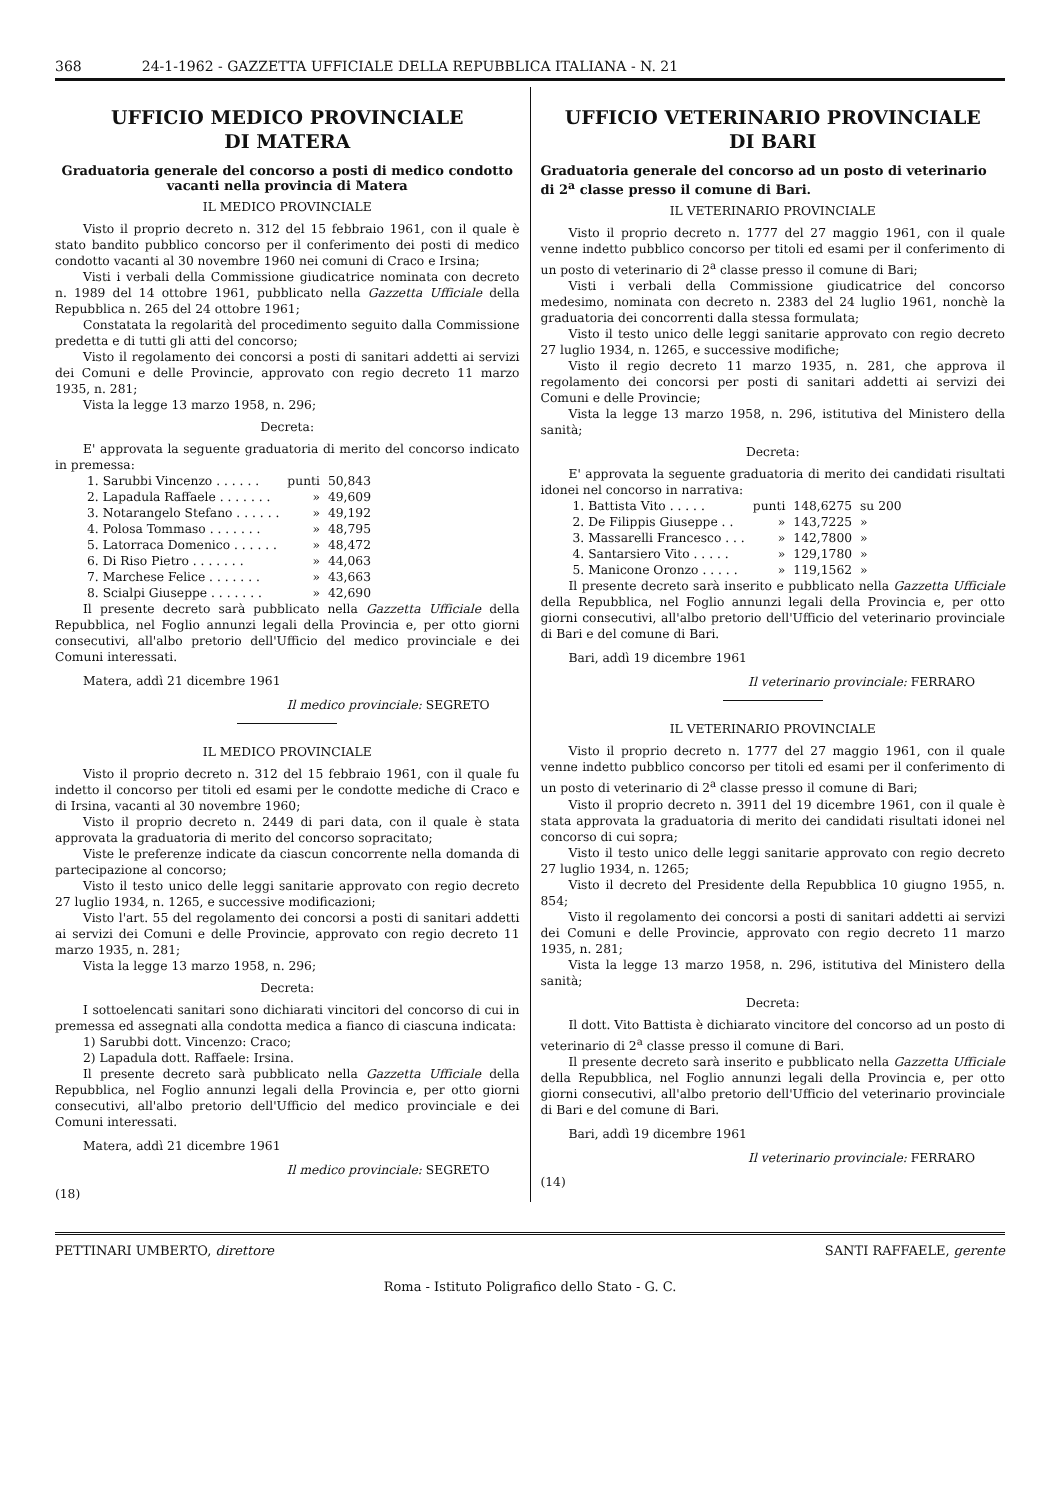368 24-1-1962 - GAZZETTA UFFICIALE DELLA REPUBBLICA ITALIANA - N. 21
UFFICIO MEDICO PROVINCIALE
DI MATERA
Graduatoria generale del concorso a posti di medico condotto vacanti nella provincia di Matera
IL MEDICO PROVINCIALE
Visto il proprio decreto n. 312 del 15 febbraio 1961, con il quale è stato bandito pubblico concorso per il conferimento dei posti di medico condotto vacanti al 30 novembre 1960 nei comuni di Craco e Irsina;
Visti i verbali della Commissione giudicatrice nominata con decreto n. 1989 del 14 ottobre 1961, pubblicato nella Gazzetta Ufficiale della Repubblica n. 265 del 24 ottobre 1961;
Constatata la regolarità del procedimento seguito dalla Commissione predetta e di tutti gli atti del concorso;
Visto il regolamento dei concorsi a posti di sanitari addetti ai servizi dei Comuni e delle Provincie, approvato con regio decreto 11 marzo 1935, n. 281;
Vista la legge 13 marzo 1958, n. 296;
Decreta:
E' approvata la seguente graduatoria di merito del concorso indicato in premessa:
| 1. Sarubbi Vincenzo . . . . . . | punti | 50,843 |
| 2. Lapadula Raffaele . . . . . . . | » | 49,609 |
| 3. Notarangelo Stefano . . . . . . | » | 49,192 |
| 4. Polosa Tommaso . . . . . . . | » | 48,795 |
| 5. Latorraca Domenico . . . . . . | » | 48,472 |
| 6. Di Riso Pietro . . . . . . . | » | 44,063 |
| 7. Marchese Felice . . . . . . . | » | 43,663 |
| 8. Scialpi Giuseppe . . . . . . . | » | 42,690 |
Il presente decreto sarà pubblicato nella Gazzetta Ufficiale della Repubblica, nel Foglio annunzi legali della Provincia e, per otto giorni consecutivi, all'albo pretorio dell'Ufficio del medico provinciale e dei Comuni interessati.
Matera, addì 21 dicembre 1961
Il medico provinciale: SEGRETO
IL MEDICO PROVINCIALE
Visto il proprio decreto n. 312 del 15 febbraio 1961, con il quale fu indetto il concorso per titoli ed esami per le condotte mediche di Craco e di Irsina, vacanti al 30 novembre 1960;
Visto il proprio decreto n. 2449 di pari data, con il quale è stata approvata la graduatoria di merito del concorso sopracitato;
Viste le preferenze indicate da ciascun concorrente nella domanda di partecipazione al concorso;
Visto il testo unico delle leggi sanitarie approvato con regio decreto 27 luglio 1934, n. 1265, e successive modificazioni;
Visto l'art. 55 del regolamento dei concorsi a posti di sanitari addetti ai servizi dei Comuni e delle Provincie, approvato con regio decreto 11 marzo 1935, n. 281;
Vista la legge 13 marzo 1958, n. 296;
Decreta:
I sottoelencati sanitari sono dichiarati vincitori del concorso di cui in premessa ed assegnati alla condotta medica a fianco di ciascuna indicata:
1) Sarubbi dott. Vincenzo: Craco;
2) Lapadula dott. Raffaele: Irsina.
Il presente decreto sarà pubblicato nella Gazzetta Ufficiale della Repubblica, nel Foglio annunzi legali della Provincia e, per otto giorni consecutivi, all'albo pretorio dell'Ufficio del medico provinciale e dei Comuni interessati.
Matera, addì 21 dicembre 1961
Il medico provinciale: SEGRETO
(18)
UFFICIO VETERINARIO PROVINCIALE
DI BARI
Graduatoria generale del concorso ad un posto di veterinario di 2<sup>a</sup> classe presso il comune di Bari.
IL VETERINARIO PROVINCIALE
Visto il proprio decreto n. 1777 del 27 maggio 1961, con il quale venne indetto pubblico concorso per titoli ed esami per il conferimento di un posto di veterinario di 2<sup>a</sup> classe presso il comune di Bari;
Visti i verbali della Commissione giudicatrice del concorso medesimo, nominata con decreto n. 2383 del 24 luglio 1961, nonchè la graduatoria dei concorrenti dalla stessa formulata;
Visto il testo unico delle leggi sanitarie approvato con regio decreto 27 luglio 1934, n. 1265, e successive modifiche;
Visto il regio decreto 11 marzo 1935, n. 281, che approva il regolamento dei concorsi per posti di sanitari addetti ai servizi dei Comuni e delle Provincie;
Vista la legge 13 marzo 1958, n. 296, istitutiva del Ministero della sanità;
Decreta:
E' approvata la seguente graduatoria di merito dei candidati risultati idonei nel concorso in narrativa:
| 1. Battista Vito . . . . . | punti | 148,6275 | su 200 |
| 2. De Filippis Giuseppe . . | » | 143,7225 | » |
| 3. Massarelli Francesco . . . | » | 142,7800 | » |
| 4. Santarsiero Vito . . . . . | » | 129,1780 | » |
| 5. Manicone Oronzo . . . . . | » | 119,1562 | » |
Il presente decreto sarà inserito e pubblicato nella Gazzetta Ufficiale della Repubblica, nel Foglio annunzi legali della Provincia e, per otto giorni consecutivi, all'albo pretorio dell'Ufficio del veterinario provinciale di Bari e del comune di Bari.
Bari, addì 19 dicembre 1961
Il veterinario provinciale: FERRARO
IL VETERINARIO PROVINCIALE
Visto il proprio decreto n. 1777 del 27 maggio 1961, con il quale venne indetto pubblico concorso per titoli ed esami per il conferimento di un posto di veterinario di 2<sup>a</sup> classe presso il comune di Bari;
Visto il proprio decreto n. 3911 del 19 dicembre 1961, con il quale è stata approvata la graduatoria di merito dei candidati risultati idonei nel concorso di cui sopra;
Visto il testo unico delle leggi sanitarie approvato con regio decreto 27 luglio 1934, n. 1265;
Visto il decreto del Presidente della Repubblica 10 giugno 1955, n. 854;
Visto il regolamento dei concorsi a posti di sanitari addetti ai servizi dei Comuni e delle Provincie, approvato con regio decreto 11 marzo 1935, n. 281;
Vista la legge 13 marzo 1958, n. 296, istitutiva del Ministero della sanità;
Decreta:
Il dott. Vito Battista è dichiarato vincitore del concorso ad un posto di veterinario di 2<sup>a</sup> classe presso il comune di Bari.
Il presente decreto sarà inserito e pubblicato nella Gazzetta Ufficiale della Repubblica, nel Foglio annunzi legali della Provincia e, per otto giorni consecutivi, all'albo pretorio dell'Ufficio del veterinario provinciale di Bari e del comune di Bari.
Bari, addì 19 dicembre 1961
Il veterinario provinciale: FERRARO
(14)
PETTINARI UMBERTO, direttore SANTI RAFFAELE, gerente
Roma - Istituto Poligrafico dello Stato - G. C.